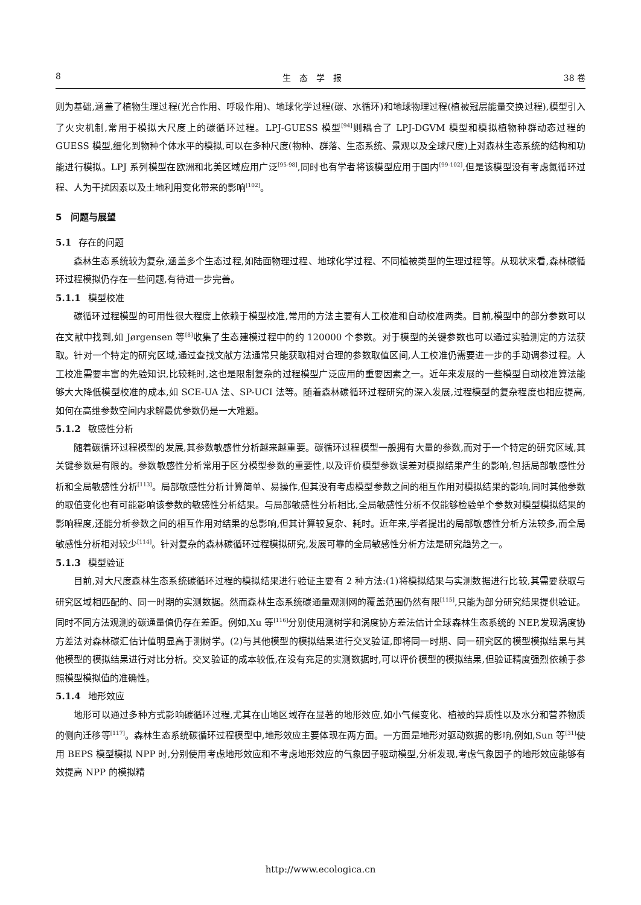8 生　态　学　报 38 卷
则为基础,涵盖了植物生理过程(光合作用、呼吸作用)、地球化学过程(碳、水循环)和地球物理过程(植被冠层能量交换过程),模型引入了火灾机制,常用于模拟大尺度上的碳循环过程。LPJ-GUESS 模型<sup>[94]</sup>则耦合了 LPJ-DGVM 模型和模拟植物种群动态过程的 GUESS 模型,细化到物种个体水平的模拟,可以在多种尺度(物种、群落、生态系统、景观以及全球尺度)上对森林生态系统的结构和功能进行模拟。LPJ 系列模型在欧洲和北美区域应用广泛<sup>[95-98]</sup>,同时也有学者将该模型应用于国内<sup>[99-102]</sup>,但是该模型没有考虑氮循环过程、人为干扰因素以及土地利用变化带来的影响<sup>[102]</sup>。
5　问题与展望
5.1 存在的问题
森林生态系统较为复杂,涵盖多个生态过程,如陆面物理过程、地球化学过程、不同植被类型的生理过程等。从现状来看,森林碳循环过程模拟仍存在一些问题,有待进一步完善。
5.1.1 模型校准
碳循环过程模型的可用性很大程度上依赖于模型校准,常用的方法主要有人工校准和自动校准两类。目前,模型中的部分参数可以在文献中找到,如 Jørgensen 等<sup>[8]</sup>收集了生态建模过程中的约 120000 个参数。对于模型的关键参数也可以通过实验测定的方法获取。针对一个特定的研究区域,通过查找文献方法通常只能获取相对合理的参数取值区间,人工校准仍需要进一步的手动调参过程。人工校准需要丰富的先验知识,比较耗时,这也是限制复杂的过程模型广泛应用的重要因素之一。近年来发展的一些模型自动校准算法能够大大降低模型校准的成本,如 SCE-UA 法、SP-UCI 法等。随着森林碳循环过程研究的深入发展,过程模型的复杂程度也相应提高,如何在高维参数空间内求解最优参数仍是一大难题。
5.1.2 敏感性分析
随着碳循环过程模型的发展,其参数敏感性分析越来越重要。碳循环过程模型一般拥有大量的参数,而对于一个特定的研究区域,其关键参数是有限的。参数敏感性分析常用于区分模型参数的重要性,以及评价模型参数误差对模拟结果产生的影响,包括局部敏感性分析和全局敏感性分析<sup>[113]</sup>。局部敏感性分析计算简单、易操作,但其没有考虑模型参数之间的相互作用对模拟结果的影响,同时其他参数的取值变化也有可能影响该参数的敏感性分析结果。与局部敏感性分析相比,全局敏感性分析不仅能够检验单个参数对模型模拟结果的影响程度,还能分析参数之间的相互作用对结果的总影响,但其计算较复杂、耗时。近年来,学者提出的局部敏感性分析方法较多,而全局敏感性分析相对较少<sup>[114]</sup>。针对复杂的森林碳循环过程模拟研究,发展可靠的全局敏感性分析方法是研究趋势之一。
5.1.3 模型验证
目前,对大尺度森林生态系统碳循环过程的模拟结果进行验证主要有 2 种方法:(1)将模拟结果与实测数据进行比较,其需要获取与研究区域相匹配的、同一时期的实测数据。然而森林生态系统碳通量观测网的覆盖范围仍然有限<sup>[115]</sup>,只能为部分研究结果提供验证。同时不同方法观测的碳通量值仍存在差距。例如,Xu 等<sup>[116]</sup>分别使用测树学和涡度协方差法估计全球森林生态系统的 NEP,发现涡度协方差法对森林碳汇估计值明显高于测树学。(2)与其他模型的模拟结果进行交叉验证,即将同一时期、同一研究区的模型模拟结果与其他模型的模拟结果进行对比分析。交叉验证的成本较低,在没有充足的实测数据时,可以评价模型的模拟结果,但验证精度强烈依赖于参照模型模拟值的准确性。
5.1.4 地形效应
地形可以通过多种方式影响碳循环过程,尤其在山地区域存在显著的地形效应,如小气候变化、植被的异质性以及水分和营养物质的侧向迁移等<sup>[117]</sup>。森林生态系统碳循环过程模型中,地形效应主要体现在两方面。一方面是地形对驱动数据的影响,例如,Sun 等<sup>[31]</sup>使用 BEPS 模型模拟 NPP 时,分别使用考虑地形效应和不考虑地形效应的气象因子驱动模型,分析发现,考虑气象因子的地形效应能够有效提高 NPP 的模拟精
http://www.ecologica.cn